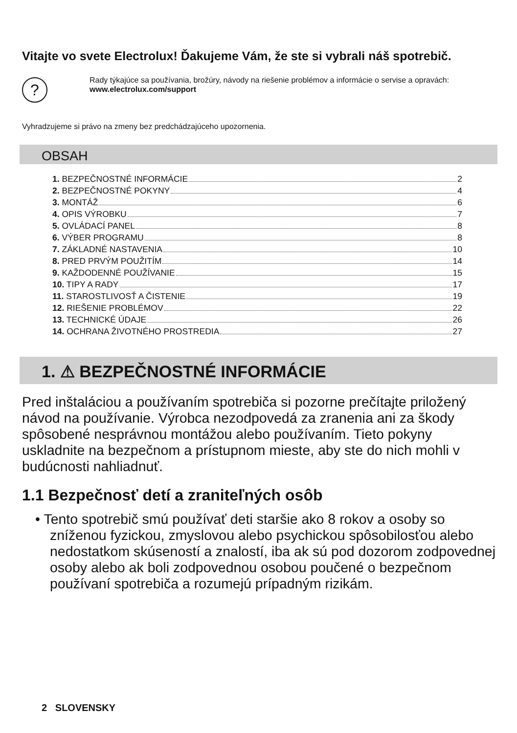Vitajte vo svete Electrolux! Ďakujeme Vám, že ste si vybrali náš spotrebič.
?
Rady týkajúce sa používania, brožúry, návody na riešenie problémov a informácie o servise a opravách:
www.electrolux.com/support
Vyhradzujeme si právo na zmeny bez predchádzajúceho upozornenia.
OBSAH
1. BEZPEČNOSTNÉ INFORMÁCIE 2
2. BEZPEČNOSTNÉ POKYNY 4
3. MONTÁŽ 6
4. OPIS VÝROBKU 7
5. OVLÁDACÍ PANEL 8
6. VÝBER PROGRAMU 8
7. ZÁKLADNÉ NASTAVENIA 10
8. PRED PRVÝM POUŽITÍM 14
9. KAŽDODENNÉ POUŽÍVANIE 15
10. TIPY A RADY 17
11. STAROSTLIVOSŤ A ČISTENIE 19
12. RIEŠENIE PROBLÉMOV 22
13. TECHNICKÉ ÚDAJE 26
14. OCHRANA ŽIVOTNÉHO PROSTREDIA 27
1. ⚠ BEZPEČNOSTNÉ INFORMÁCIE
Pred inštaláciou a používaním spotrebiča si pozorne prečítajte priložený návod na používanie. Výrobca nezodpovedá za zranenia ani za škody spôsobené nesprávnou montážou alebo používaním. Tieto pokyny uskladnite na bezpečnom a prístupnom mieste, aby ste do nich mohli v budúcnosti nahliadnuť.
1.1 Bezpečnosť detí a zraniteľných osôb
• Tento spotrebič smú používať deti staršie ako 8 rokov a osoby so zníženou fyzickou, zmyslovou alebo psychickou spôsobilosťou alebo nedostatkom skúseností a znalostí, iba ak sú pod dozorom zodpovednej osoby alebo ak boli zodpovednou osobou poučené o bezpečnom používaní spotrebiča a rozumejú prípadným rizikám.
2 SLOVENSKY